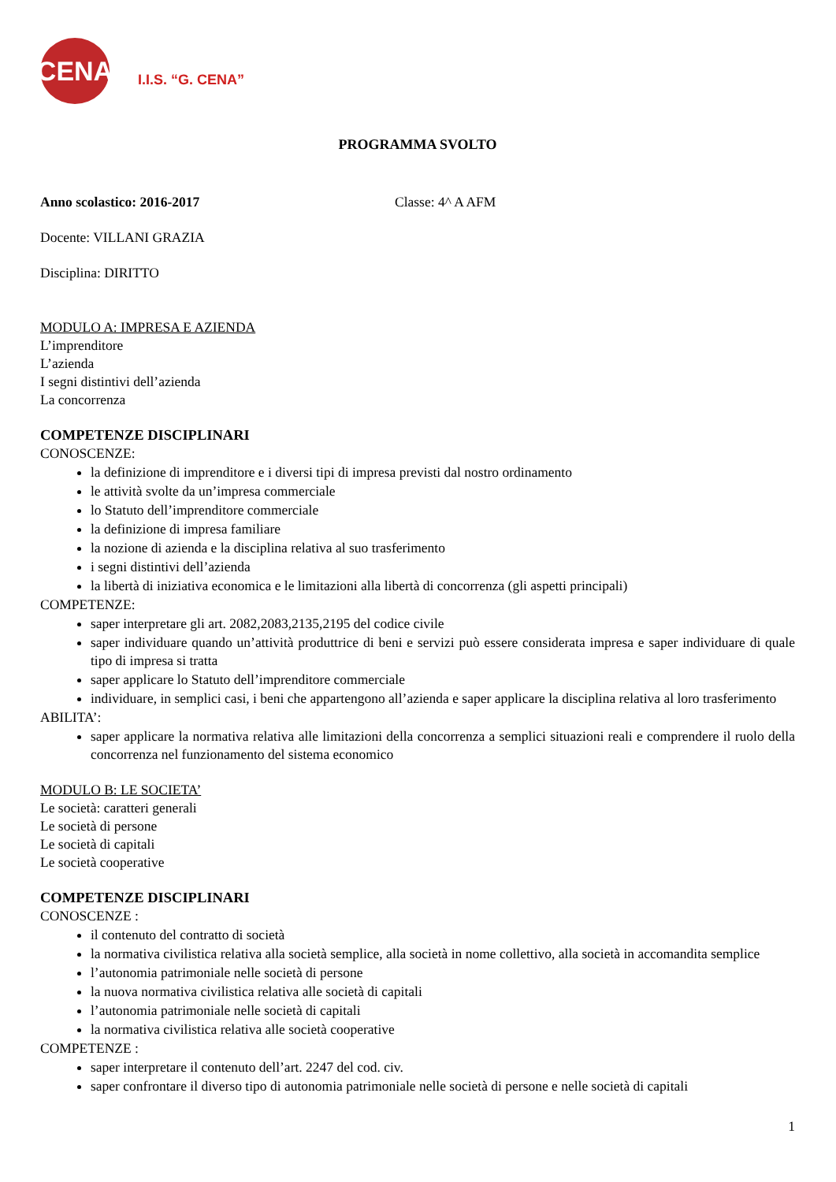CENA
I.I.S. “G. CENA”
PROGRAMMA SVOLTO
Anno scolastico: 2016-2017 Classe: 4^ A AFM
Docente: VILLANI GRAZIA
Disciplina: DIRITTO
MODULO A: IMPRESA E AZIENDA
L’imprenditore
L’azienda
I segni distintivi dell’azienda
La concorrenza
COMPETENZE DISCIPLINARI
CONOSCENZE:
la definizione di imprenditore e i diversi tipi di impresa previsti dal nostro ordinamento
le attività svolte da un’impresa commerciale
lo Statuto dell’imprenditore commerciale
la definizione di impresa familiare
la nozione di azienda e la disciplina relativa al suo trasferimento
i segni distintivi dell’azienda
la libertà di iniziativa economica e le limitazioni alla libertà di concorrenza (gli aspetti principali)
COMPETENZE:
saper interpretare gli art. 2082,2083,2135,2195 del codice civile
saper individuare quando un’attività produttrice di beni e servizi può essere considerata impresa e saper individuare di quale tipo di impresa si tratta
saper applicare lo Statuto dell’imprenditore commerciale
individuare, in semplici casi, i beni che appartengono all’azienda e saper applicare la disciplina relativa al loro trasferimento
ABILITA’:
saper applicare la normativa relativa alle limitazioni della concorrenza a semplici situazioni reali e comprendere il ruolo della concorrenza nel funzionamento del sistema economico
MODULO B: LE SOCIETA’
Le società: caratteri generali
Le società di persone
Le società di capitali
Le società cooperative
COMPETENZE DISCIPLINARI
CONOSCENZE :
il contenuto del contratto di società
la normativa civilistica relativa alla società semplice, alla società in nome collettivo, alla società in accomandita semplice
l’autonomia patrimoniale nelle società di persone
la nuova normativa civilistica relativa alle società di capitali
l’autonomia patrimoniale nelle società di capitali
la normativa civilistica relativa alle società cooperative
COMPETENZE :
saper interpretare il contenuto dell’art. 2247 del cod. civ.
saper confrontare il diverso tipo di autonomia patrimoniale nelle società di persone e nelle società di capitali
1